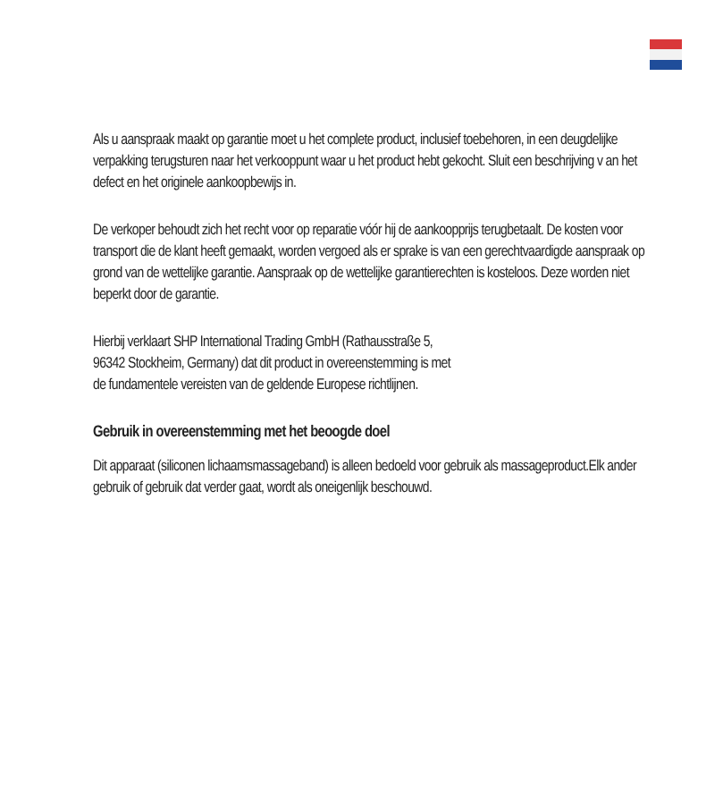Als u aanspraak maakt op garantie moet u het complete product, inclusief toebehoren, in een deugdelijke verpakking terugsturen naar het verkooppunt waar u het product hebt gekocht. Sluit een beschrijving v an het defect en het originele aankoopbewijs in.
De verkoper behoudt zich het recht voor op reparatie vóór hij de aankoopprijs terugbetaalt. De kosten voor transport die de klant heeft gemaakt, worden vergoed als er sprake is van een gerechtvaardigde aanspraak op grond van de wettelijke garantie. Aanspraak op de wettelijke garantierechten is kosteloos. Deze worden niet beperkt door de garantie.
Hierbij verklaart SHP International Trading GmbH (Rathausstraße 5,
96342 Stockheim, Germany) dat dit product in overeenstemming is met
de fundamentele vereisten van de geldende Europese richtlijnen.
Gebruik in overeenstemming met het beoogde doel
Dit apparaat (siliconen lichaamsmassageband) is alleen bedoeld voor gebruik als massageproduct.Elk ander gebruik of gebruik dat verder gaat, wordt als oneigenlijk beschouwd.